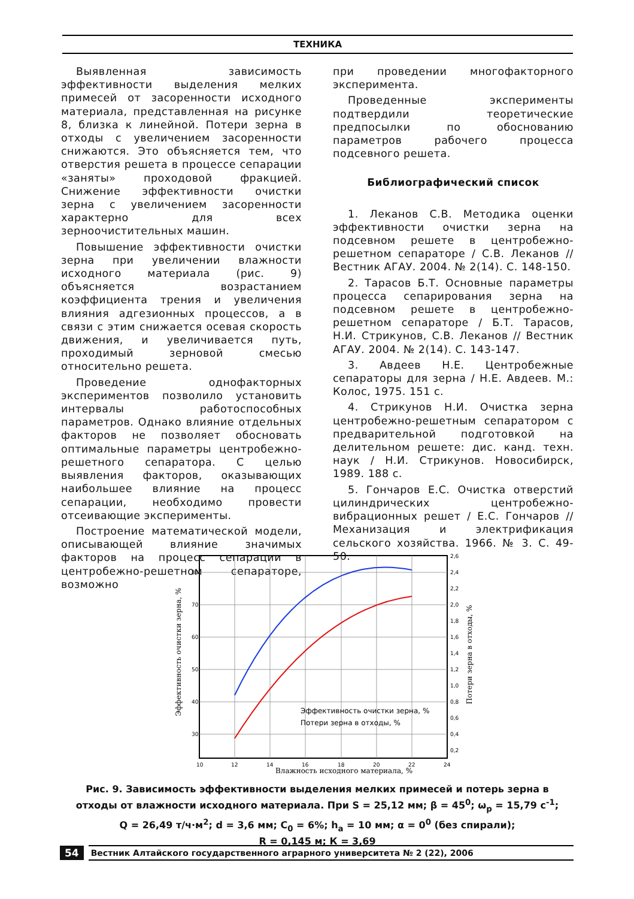ТЕХНИКА
Выявленная зависимость эффективности выделения мелких примесей от засоренности исходного материала, представленная на рисунке 8, близка к линейной. Потери зерна в отходы с увеличением засоренности снижаются. Это объясняется тем, что отверстия решета в процессе сепарации «заняты» проходовой фракцией. Снижение эффективности очистки зерна с увеличением засоренности характерно для всех зерноочистительных машин.
Повышение эффективности очистки зерна при увеличении влажности исходного материала (рис. 9) объясняется возрастанием коэффициента трения и увеличения влияния адгезионных процессов, а в связи с этим снижается осевая скорость движения, и увеличивается путь, проходимый зерновой смесью относительно решета.
Проведение однофакторных экспериментов позволило установить интервалы работоспособных параметров. Однако влияние отдельных факторов не позволяет обосновать оптимальные параметры центробежно-решетного сепаратора. С целью выявления факторов, оказывающих наибольшее влияние на процесс сепарации, необходимо провести отсеивающие эксперименты.
Построение математической модели, описывающей влияние значимых факторов на процесс сепарации в центробежно-решетном сепараторе, возможно
при проведении многофакторного эксперимента.
Проведенные эксперименты подтвердили теоретические предпосылки по обоснованию параметров рабочего процесса подсевного решета.
Библиографический список
1. Леканов С.В. Методика оценки эффективности очистки зерна на подсевном решете в центробежно-решетном сепараторе / С.В. Леканов // Вестник АГАУ. 2004. № 2(14). С. 148-150.
2. Тарасов Б.Т. Основные параметры процесса сепарирования зерна на подсевном решете в центробежно-решетном сепараторе / Б.Т. Тарасов, Н.И. Стрикунов, С.В. Леканов // Вестник АГАУ. 2004. № 2(14). С. 143-147.
3. Авдеев Н.Е. Центробежные сепараторы для зерна / Н.Е. Авдеев. М.: Колос, 1975. 151 с.
4. Стрикунов Н.И. Очистка зерна центробежно-решетным сепаратором с предварительной подготовкой на делительном решете: дис. канд. техн. наук / Н.И. Стрикунов. Новосибирск, 1989. 188 с.
5. Гончаров Е.С. Очистка отверстий цилиндрических центробежно-вибрационных решет / Е.С. Гончаров // Механизация и электрификация сельского хозяйства. 1966. № 3. С. 49-50.
80
70
60
50
40
30
2,6
2,4
2,2
2,0
1,8
1,6
1,4
1,2
1,0
0,8
0,6
0,4
0,2
10
12
14
16
18
20
22
24
Влажность исходного материала, %
Эффективность очистки зерна, %
Потери зерна в отходы, %
Эффективность очистки зерна, %
Потери зерна в отходы, %
Рис. 9. Зависимость эффективности выделения мелких примесей и потерь зерна в отходы от влажности исходного материала. При S = 25,12 мм; β = 45<sup>0</sup>; ω<sub>р</sub> = 15,79 с<sup>-1</sup>;
Q = 26,49 т/ч·м<sup>2</sup>; d = 3,6 мм; C<sub>0</sub> = 6%; h<sub>a</sub> = 10 мм; α = 0<sup>0</sup> (без спирали);
R = 0,145 м; К = 3,69
54 Вестник Алтайского государственного аграрного университета № 2 (22), 2006